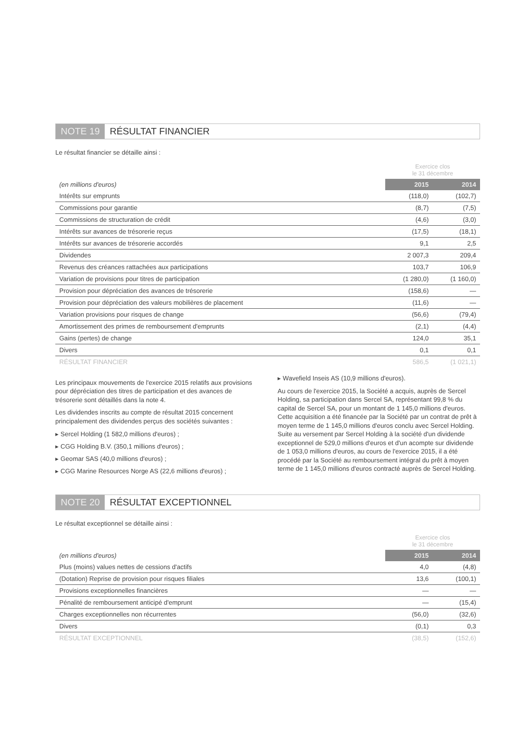NOTE 19 RÉSULTAT FINANCIER
Le résultat financier se détaille ainsi :
| | Exercice clos le 31 décembre | |
| (en millions d'euros) | 2015 | 2014 |
| Intérêts sur emprunts | (118,0) | (102,7) |
| Commissions pour garantie | (8,7) | (7,5) |
| Commissions de structuration de crédit | (4,6) | (3,0) |
| Intérêts sur avances de trésorerie reçus | (17,5) | (18,1) |
| Intérêts sur avances de trésorerie accordés | 9,1 | 2,5 |
| Dividendes | 2 007,3 | 209,4 |
| Revenus des créances rattachées aux participations | 103,7 | 106,9 |
| Variation de provisions pour titres de participation | (1 280,0) | (1 160,0) |
| Provision pour dépréciation des avances de trésorerie | (158,6) | — |
| Provision pour dépréciation des valeurs mobilières de placement | (11,6) | — |
| Variation provisions pour risques de change | (56,6) | (79,4) |
| Amortissement des primes de remboursement d'emprunts | (2,1) | (4,4) |
| Gains (pertes) de change | 124,0 | 35,1 |
| Divers | 0,1 | 0,1 |
| RÉSULTAT FINANCIER | 586,5 | (1 021,1) |
Les principaux mouvements de l'exercice 2015 relatifs aux provisions pour dépréciation des titres de participation et des avances de trésorerie sont détaillés dans la note 4.
Les dividendes inscrits au compte de résultat 2015 concernent principalement des dividendes perçus des sociétés suivantes :
▸ Sercel Holding (1 582,0 millions d'euros) ;
▸ CGG Holding B.V. (350,1 millions d'euros) ;
▸ Geomar SAS (40,0 millions d'euros) ;
▸ CGG Marine Resources Norge AS (22,6 millions d'euros) ;
▸ Wavefield Inseis AS (10,9 millions d'euros).
Au cours de l'exercice 2015, la Société a acquis, auprès de Sercel Holding, sa participation dans Sercel SA, représentant 99,8 % du capital de Sercel SA, pour un montant de 1 145,0 millions d'euros. Cette acquisition a été financée par la Société par un contrat de prêt à moyen terme de 1 145,0 millions d'euros conclu avec Sercel Holding. Suite au versement par Sercel Holding à la société d'un dividende exceptionnel de 529,0 millions d'euros et d'un acompte sur dividende de 1 053,0 millions d'euros, au cours de l'exercice 2015, il a été procédé par la Société au remboursement intégral du prêt à moyen terme de 1 145,0 millions d'euros contracté auprès de Sercel Holding.
NOTE 20 RÉSULTAT EXCEPTIONNEL
Le résultat exceptionnel se détaille ainsi :
| | Exercice clos le 31 décembre | |
| (en millions d'euros) | 2015 | 2014 |
| Plus (moins) values nettes de cessions d'actifs | 4,0 | (4,8) |
| (Dotation) Reprise de provision pour risques filiales | 13,6 | (100,1) |
| Provisions exceptionnelles financières | — | — |
| Pénalité de remboursement anticipé d'emprunt | — | (15,4) |
| Charges exceptionnelles non récurrentes | (56,0) | (32,6) |
| Divers | (0,1) | 0,3 |
| RÉSULTAT EXCEPTIONNEL | (38,5) | (152,6) |